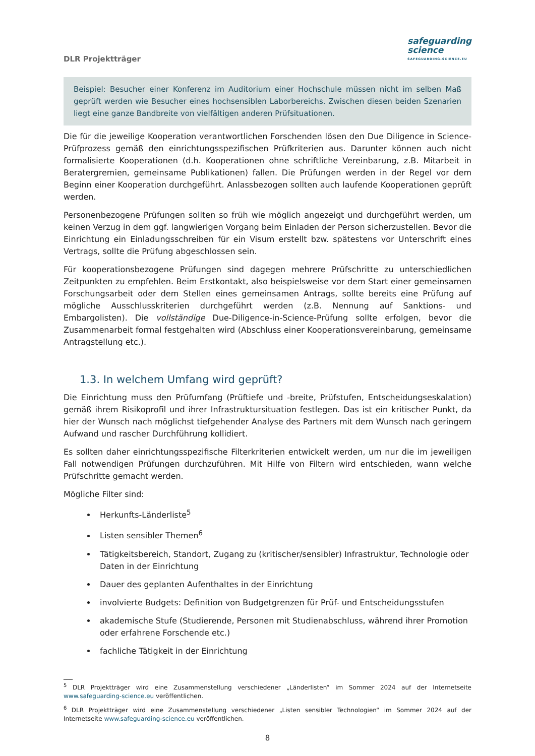DLR Projektträger
safeguarding
science
SAFEGUARDING-SCIENCE.EU
Beispiel: Besucher einer Konferenz im Auditorium einer Hochschule müssen nicht im selben Maß geprüft werden wie Besucher eines hochsensiblen Laborbereichs. Zwischen diesen beiden Szenarien liegt eine ganze Bandbreite von vielfältigen anderen Prüfsituationen.
Die für die jeweilige Kooperation verantwortlichen Forschenden lösen den Due Diligence in Science-Prüfprozess gemäß den einrichtungsspezifischen Prüfkriterien aus. Darunter können auch nicht formalisierte Kooperationen (d.h. Kooperationen ohne schriftliche Vereinbarung, z.B. Mitarbeit in Beratergremien, gemeinsame Publikationen) fallen. Die Prüfungen werden in der Regel vor dem Beginn einer Kooperation durchgeführt. Anlassbezogen sollten auch laufende Kooperationen geprüft werden.
Personenbezogene Prüfungen sollten so früh wie möglich angezeigt und durchgeführt werden, um keinen Verzug in dem ggf. langwierigen Vorgang beim Einladen der Person sicherzustellen. Bevor die Einrichtung ein Einladungsschreiben für ein Visum erstellt bzw. spätestens vor Unterschrift eines Vertrags, sollte die Prüfung abgeschlossen sein.
Für kooperationsbezogene Prüfungen sind dagegen mehrere Prüfschritte zu unterschiedlichen Zeitpunkten zu empfehlen. Beim Erstkontakt, also beispielsweise vor dem Start einer gemeinsamen Forschungsarbeit oder dem Stellen eines gemeinsamen Antrags, sollte bereits eine Prüfung auf mögliche Ausschlusskriterien durchgeführt werden (z.B. Nennung auf Sanktions- und Embargolisten). Die vollständige Due-Diligence-in-Science-Prüfung sollte erfolgen, bevor die Zusammenarbeit formal festgehalten wird (Abschluss einer Kooperationsvereinbarung, gemeinsame Antragstellung etc.).
1.3. In welchem Umfang wird geprüft?
Die Einrichtung muss den Prüfumfang (Prüftiefe und -breite, Prüfstufen, Entscheidungseskalation) gemäß ihrem Risikoprofil und ihrer Infrastruktursituation festlegen. Das ist ein kritischer Punkt, da hier der Wunsch nach möglichst tiefgehender Analyse des Partners mit dem Wunsch nach geringem Aufwand und rascher Durchführung kollidiert.
Es sollten daher einrichtungsspezifische Filterkriterien entwickelt werden, um nur die im jeweiligen Fall notwendigen Prüfungen durchzuführen. Mit Hilfe von Filtern wird entschieden, wann welche Prüfschritte gemacht werden.
Mögliche Filter sind:
Herkunfts-Länderliste<sup>5</sup>
Listen sensibler Themen<sup>6</sup>
Tätigkeitsbereich, Standort, Zugang zu (kritischer/sensibler) Infrastruktur, Technologie oder Daten in der Einrichtung
Dauer des geplanten Aufenthaltes in der Einrichtung
involvierte Budgets: Definition von Budgetgrenzen für Prüf- und Entscheidungsstufen
akademische Stufe (Studierende, Personen mit Studienabschluss, während ihrer Promotion oder erfahrene Forschende etc.)
fachliche Tätigkeit in der Einrichtung
___
<sup>5</sup> DLR Projektträger wird eine Zusammenstellung verschiedener „Länderlisten“ im Sommer 2024 auf der Internetseite www.safeguarding-science.eu veröffentlichen.
<sup>6</sup> DLR Projektträger wird eine Zusammenstellung verschiedener „Listen sensibler Technologien“ im Sommer 2024 auf der Internetseite www.safeguarding-science.eu veröffentlichen.
8